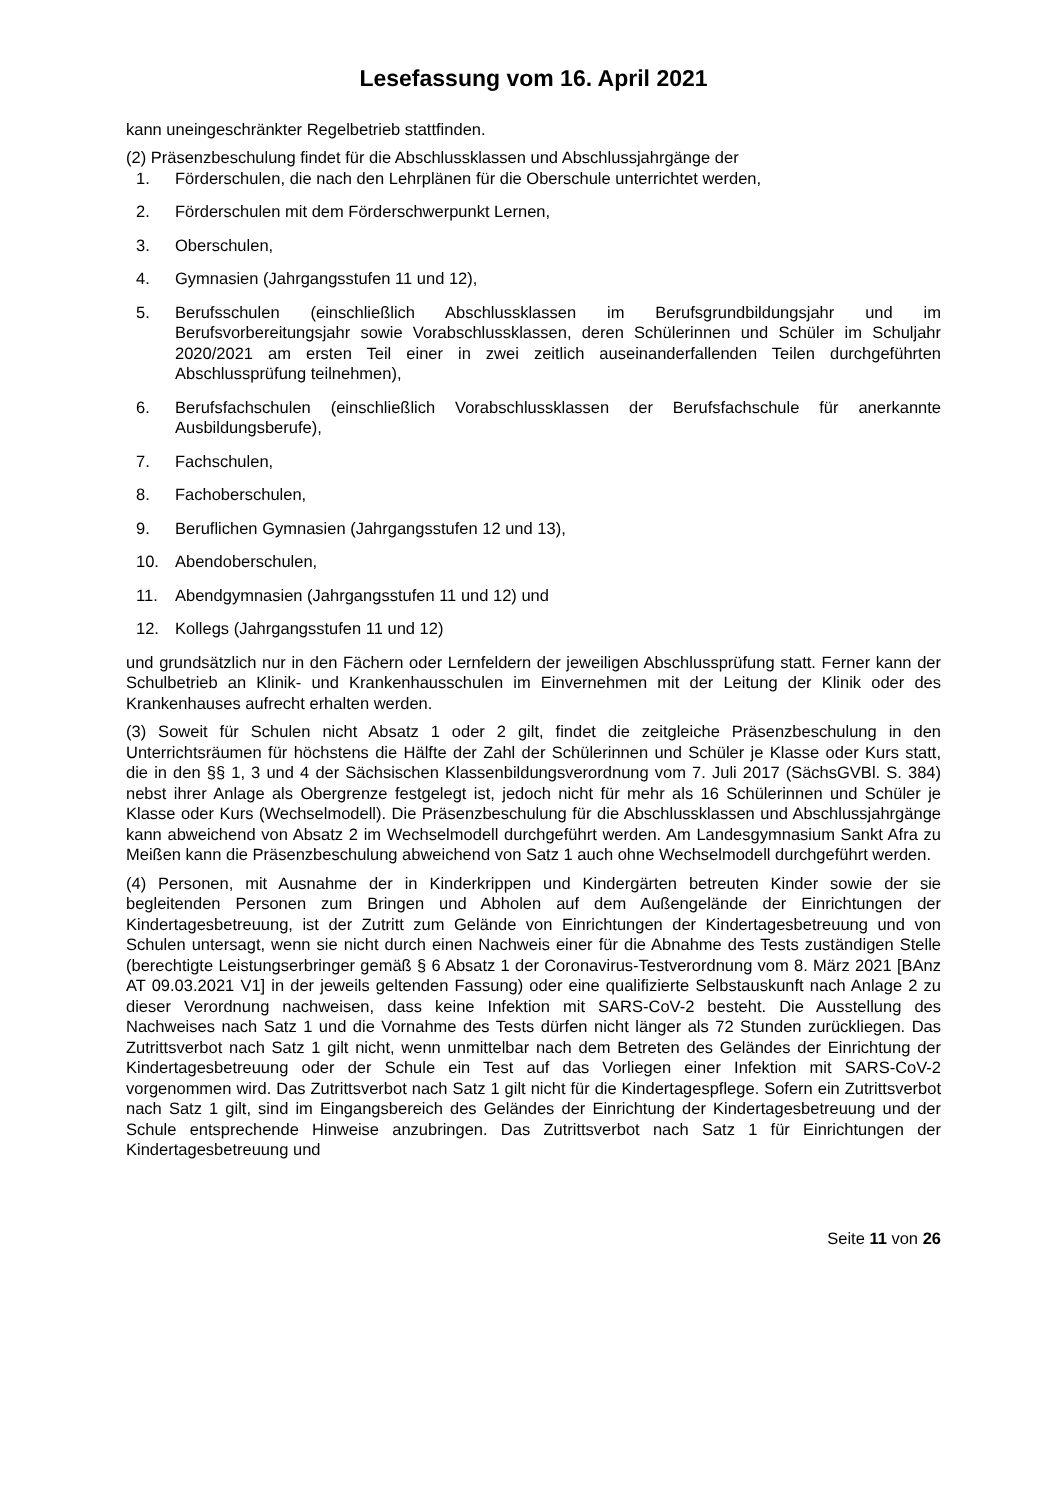Lesefassung vom 16. April 2021
kann uneingeschränkter Regelbetrieb stattfinden.
(2) Präsenzbeschulung findet für die Abschlussklassen und Abschlussjahrgänge der
1. Förderschulen, die nach den Lehrplänen für die Oberschule unterrichtet werden,
2. Förderschulen mit dem Förderschwerpunkt Lernen,
3. Oberschulen,
4. Gymnasien (Jahrgangsstufen 11 und 12),
5. Berufsschulen (einschließlich Abschlussklassen im Berufsgrundbildungsjahr und im Berufsvorbereitungsjahr sowie Vorabschlussklassen, deren Schülerinnen und Schüler im Schuljahr 2020/2021 am ersten Teil einer in zwei zeitlich auseinanderfallenden Teilen durchgeführten Abschlussprüfung teilnehmen),
6. Berufsfachschulen (einschließlich Vorabschlussklassen der Berufsfachschule für anerkannte Ausbildungsberufe),
7. Fachschulen,
8. Fachoberschulen,
9. Beruflichen Gymnasien (Jahrgangsstufen 12 und 13),
10. Abendoberschulen,
11. Abendgymnasien (Jahrgangsstufen 11 und 12) und
12. Kollegs (Jahrgangsstufen 11 und 12)
und grundsätzlich nur in den Fächern oder Lernfeldern der jeweiligen Abschlussprüfung statt. Ferner kann der Schulbetrieb an Klinik- und Krankenhausschulen im Einvernehmen mit der Leitung der Klinik oder des Krankenhauses aufrecht erhalten werden.
(3) Soweit für Schulen nicht Absatz 1 oder 2 gilt, findet die zeitgleiche Präsenzbeschulung in den Unterrichtsräumen für höchstens die Hälfte der Zahl der Schülerinnen und Schüler je Klasse oder Kurs statt, die in den §§ 1, 3 und 4 der Sächsischen Klassenbildungsverordnung vom 7. Juli 2017 (SächsGVBl. S. 384) nebst ihrer Anlage als Obergrenze festgelegt ist, jedoch nicht für mehr als 16 Schülerinnen und Schüler je Klasse oder Kurs (Wechselmodell). Die Präsenzbeschulung für die Abschlussklassen und Abschlussjahrgänge kann abweichend von Absatz 2 im Wechselmodell durchgeführt werden. Am Landesgymnasium Sankt Afra zu Meißen kann die Präsenzbeschulung abweichend von Satz 1 auch ohne Wechselmodell durchgeführt werden.
(4) Personen, mit Ausnahme der in Kinderkrippen und Kindergärten betreuten Kinder sowie der sie begleitenden Personen zum Bringen und Abholen auf dem Außengelände der Einrichtungen der Kindertagesbetreuung, ist der Zutritt zum Gelände von Einrichtungen der Kindertagesbetreuung und von Schulen untersagt, wenn sie nicht durch einen Nachweis einer für die Abnahme des Tests zuständigen Stelle (berechtigte Leistungserbringer gemäß § 6 Absatz 1 der Coronavirus-Testverordnung vom 8. März 2021 [BAnz AT 09.03.2021 V1] in der jeweils geltenden Fassung) oder eine qualifizierte Selbstauskunft nach Anlage 2 zu dieser Verordnung nachweisen, dass keine Infektion mit SARS-CoV-2 besteht. Die Ausstellung des Nachweises nach Satz 1 und die Vornahme des Tests dürfen nicht länger als 72 Stunden zurückliegen. Das Zutrittsverbot nach Satz 1 gilt nicht, wenn unmittelbar nach dem Betreten des Geländes der Einrichtung der Kindertagesbetreuung oder der Schule ein Test auf das Vorliegen einer Infektion mit SARS-CoV-2 vorgenommen wird. Das Zutrittsverbot nach Satz 1 gilt nicht für die Kindertagespflege. Sofern ein Zutrittsverbot nach Satz 1 gilt, sind im Eingangsbereich des Geländes der Einrichtung der Kindertagesbetreuung und der Schule entsprechende Hinweise anzubringen. Das Zutrittsverbot nach Satz 1 für Einrichtungen der Kindertagesbetreuung und
Seite 11 von 26